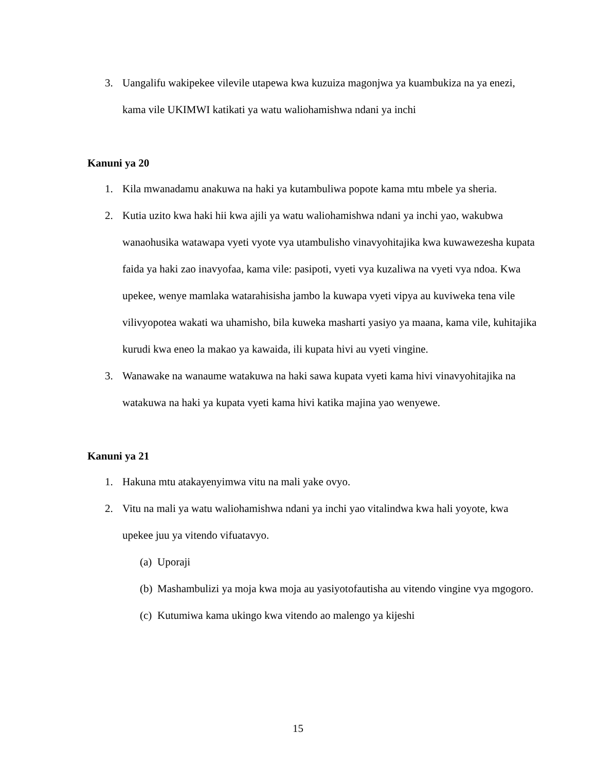3. Uangalifu wakipekee vilevile utapewa kwa kuzuiza magonjwa ya kuambukiza na ya enezi, kama vile UKIMWI katikati ya watu waliohamishwa ndani ya inchi
Kanuni ya 20
1. Kila mwanadamu anakuwa na haki ya kutambuliwa popote kama mtu mbele ya sheria.
2. Kutia uzito kwa haki hii kwa ajili ya watu waliohamishwa ndani ya inchi yao, wakubwa wanaohusika watawapa vyeti vyote vya utambulisho vinavyohitajika kwa kuwawezesha kupata faida ya haki zao inavyofaa, kama vile: pasipoti, vyeti vya kuzaliwa na vyeti vya ndoa. Kwa upekee, wenye mamlaka watarahisisha jambo la kuwapa vyeti vipya au kuviweka tena vile vilivyopotea wakati wa uhamisho, bila kuweka masharti yasiyo ya maana, kama vile, kuhitajika kurudi kwa eneo la makao ya kawaida, ili kupata hivi au vyeti vingine.
3. Wanawake na wanaume watakuwa na haki sawa kupata vyeti kama hivi vinavyohitajika na watakuwa na haki ya kupata vyeti kama hivi katika majina yao wenyewe.
Kanuni ya 21
1. Hakuna mtu atakayenyimwa vitu na mali yake ovyo.
2. Vitu na mali ya watu waliohamishwa ndani ya inchi yao vitalindwa kwa hali yoyote, kwa upekee juu ya vitendo vifuatavyo.
(a) Uporaji
(b) Mashambulizi ya moja kwa moja au yasiyotofautisha au vitendo vingine vya mgogoro.
(c) Kutumiwa kama ukingo kwa vitendo ao malengo ya kijeshi
15